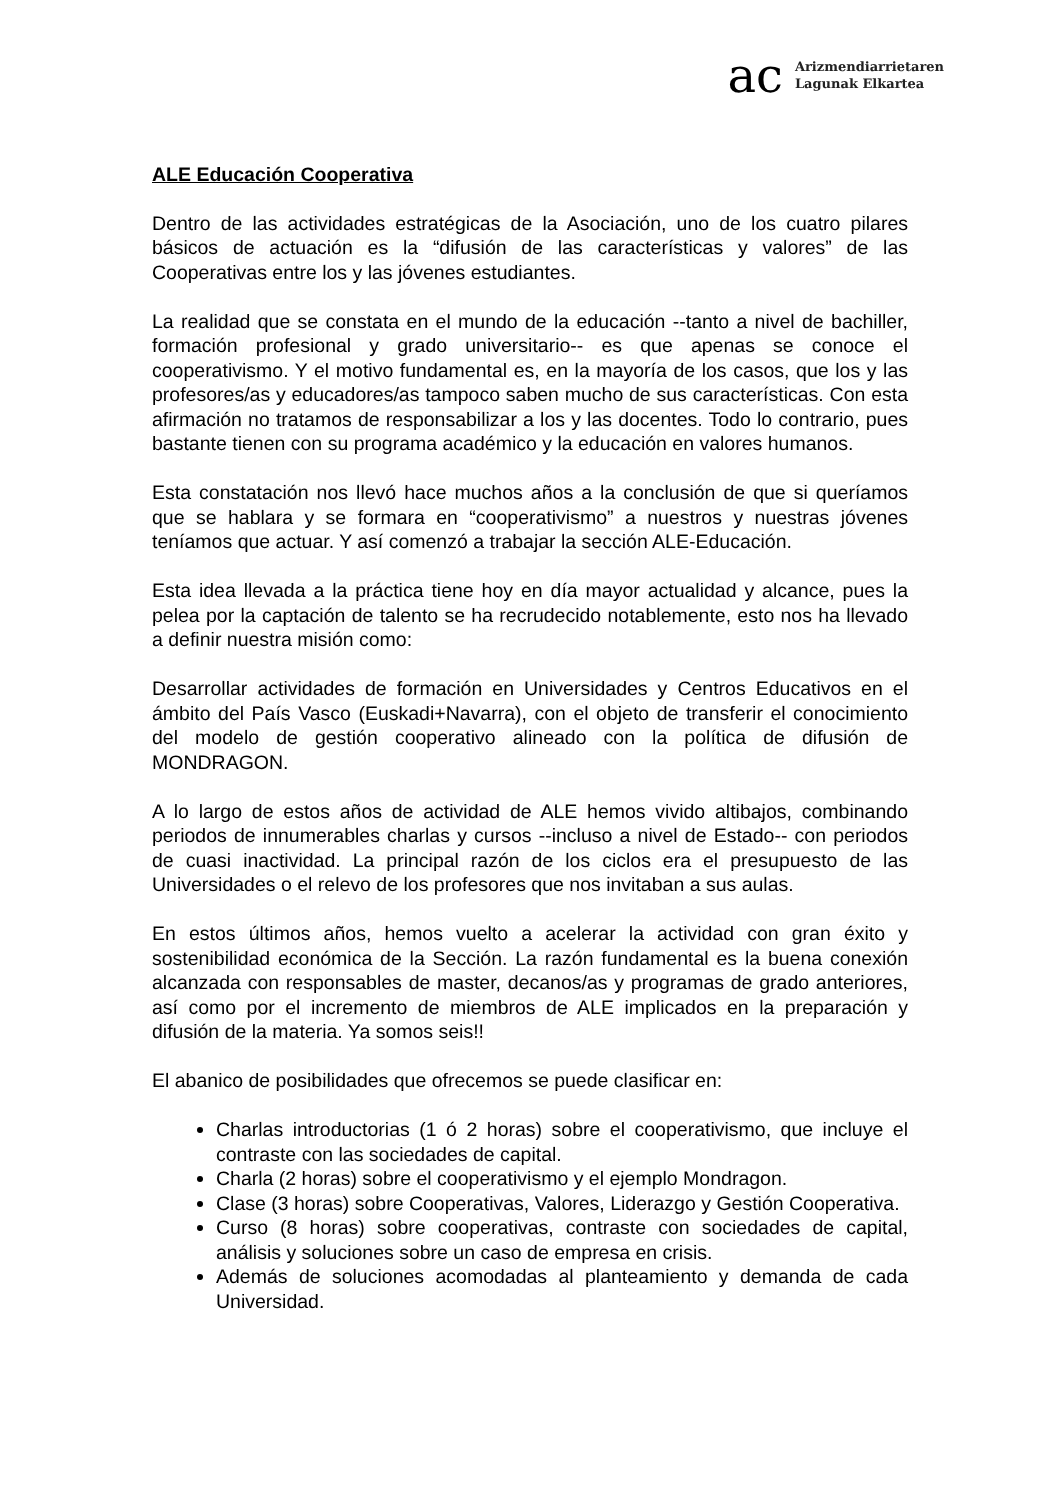ac
Arizmendiarrietaren
Lagunak Elkartea
ALE Educación Cooperativa
Dentro de las actividades estratégicas de la Asociación, uno de los cuatro pilares básicos de actuación es la “difusión de las características y valores” de las Cooperativas entre los y las jóvenes estudiantes.
La realidad que se constata en el mundo de la educación --tanto a nivel de bachiller, formación profesional y grado universitario-- es que apenas se conoce el cooperativismo. Y el motivo fundamental es, en la mayoría de los casos, que los y las profesores/as y educadores/as tampoco saben mucho de sus características. Con esta afirmación no tratamos de responsabilizar a los y las docentes. Todo lo contrario, pues bastante tienen con su programa académico y la educación en valores humanos.
Esta constatación nos llevó hace muchos años a la conclusión de que si queríamos que se hablara y se formara en “cooperativismo” a nuestros y nuestras jóvenes teníamos que actuar. Y así comenzó a trabajar la sección ALE-Educación.
Esta idea llevada a la práctica tiene hoy en día mayor actualidad y alcance, pues la pelea por la captación de talento se ha recrudecido notablemente, esto nos ha llevado a definir nuestra misión como:
Desarrollar actividades de formación en Universidades y Centros Educativos en el ámbito del País Vasco (Euskadi+Navarra), con el objeto de transferir el conocimiento del modelo de gestión cooperativo alineado con la política de difusión de MONDRAGON.
A lo largo de estos años de actividad de ALE hemos vivido altibajos, combinando periodos de innumerables charlas y cursos --incluso a nivel de Estado-- con periodos de cuasi inactividad. La principal razón de los ciclos era el presupuesto de las Universidades o el relevo de los profesores que nos invitaban a sus aulas.
En estos últimos años, hemos vuelto a acelerar la actividad con gran éxito y sostenibilidad económica de la Sección. La razón fundamental es la buena conexión alcanzada con responsables de master, decanos/as y programas de grado anteriores, así como por el incremento de miembros de ALE implicados en la preparación y difusión de la materia. Ya somos seis!!
El abanico de posibilidades que ofrecemos se puede clasificar en:
Charlas introductorias (1 ó 2 horas) sobre el cooperativismo, que incluye el contraste con las sociedades de capital.
Charla (2 horas) sobre el cooperativismo y el ejemplo Mondragon.
Clase (3 horas) sobre Cooperativas, Valores, Liderazgo y Gestión Cooperativa.
Curso (8 horas) sobre cooperativas, contraste con sociedades de capital, análisis y soluciones sobre un caso de empresa en crisis.
Además de soluciones acomodadas al planteamiento y demanda de cada Universidad.